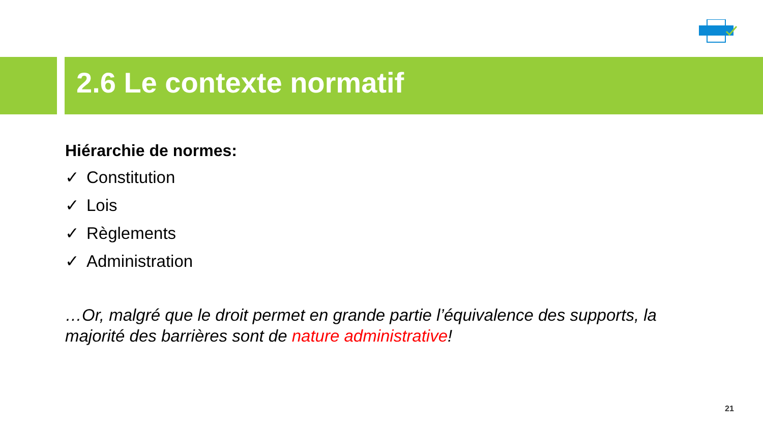2.6 Le contexte normatif
Hiérarchie de normes:
✓ Constitution
✓ Lois
✓ Règlements
✓ Administration
…Or, malgré que le droit permet en grande partie l’équivalence des supports, la majorité des barrières sont de nature administrative!
21